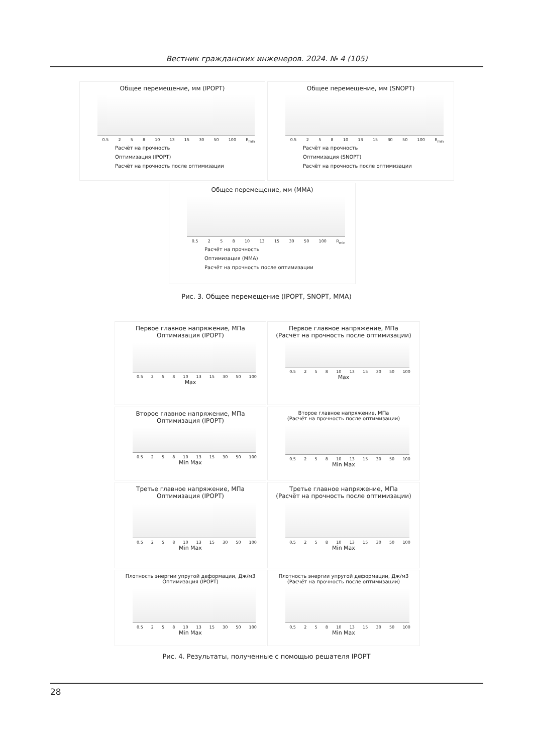Вестник гражданских инженеров. 2024. № 4 (105)
Общее перемещение, мм (IPOPT)
0.5 2 5 8 10 13 15 30 50 100 R<sub>min</sub>
Расчёт на прочность
Оптимизация (IPOPT)
Расчёт на прочность после оптимизации
Общее перемещение, мм (SNOPT)
0.5 2 5 8 10 13 15 30 50 100 R<sub>min</sub>
Расчёт на прочность
Оптимизация (SNOPT)
Расчёт на прочность после оптимизации
Общее перемещение, мм (MMA)
0.5 2 5 8 10 13 15 30 50 100 R<sub>min</sub>
Расчёт на прочность
Оптимизация (MMA)
Расчёт на прочность после оптимизации
Рис. 3. Общее перемещение (IPOPT, SNOPT, MMA)
Первое главное напряжение, МПа
Оптимизация (IPOPT)
0.5 2 5 8 10 13 15 30 50 100
Max
Первое главное напряжение, МПа
(Расчёт на прочность после оптимизации)
0.5 2 5 8 10 13 15 30 50 100
Max
Второе главное напряжение, МПа
Оптимизация (IPOPT)
0.5 2 5 8 10 13 15 30 50 100
Min Max
Второе главное напряжение, МПа
(Расчёт на прочность после оптимизации)
0.5 2 5 8 10 13 15 30 50 100
Min Max
Третье главное напряжение, МПа
Оптимизация (IPOPT)
0.5 2 5 8 10 13 15 30 50 100
Min Max
Третье главное напряжение, МПа
(Расчёт на прочность после оптимизации)
0.5 2 5 8 10 13 15 30 50 100
Min Max
Плотность энергии упругой деформации, Дж/м3
Оптимизация (IPOPT)
0.5 2 5 8 10 13 15 30 50 100
Min Max
Плотность энергии упругой деформации, Дж/м3
(Расчёт на прочность после оптимизации)
0.5 2 5 8 10 13 15 30 50 100
Min Max
Рис. 4. Результаты, полученные с помощью решателя IPOPT
28